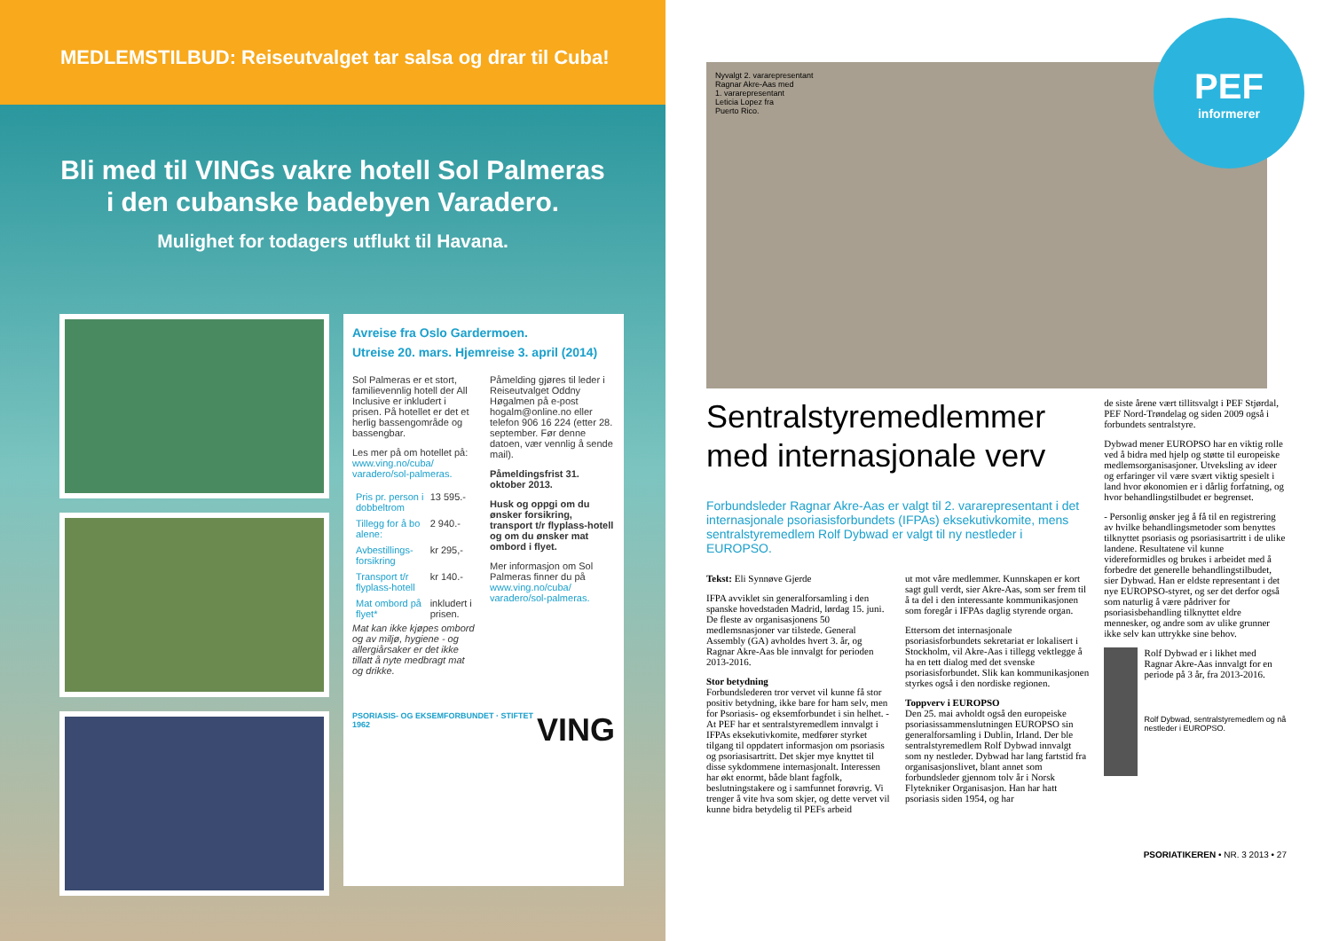MEDLEMSTILBUD: Reiseutvalget tar salsa og drar til Cuba!
Bli med til VINGs vakre hotell Sol Palmeras
i den cubanske badebyen Varadero.
Mulighet for todagers utflukt til Havana.
Avreise fra Oslo Gardermoen.
Utreise 20. mars. Hjemreise 3. april (2014)
Sol Palmeras er et stort, familievennlig hotell der All Inclusive er inkludert i prisen. På hotellet er det et herlig bassengområde og bassengbar.
Les mer på om hotellet på: www.ving.no/cuba/ varadero/sol-palmeras.
| Pris pr. person i dobbeltrom | 13 595.- |
| Tillegg for å bo alene: | 2 940.- |
| Avbestillings-forsikring | kr 295,- |
| Transport t/r flyplass-hotell | kr 140.- |
| Mat ombord på flyet* | inkludert i prisen. |
Mat kan ikke kjøpes ombord og av miljø, hygiene - og allergiårsaker er det ikke tillatt å nyte medbragt mat og drikke.
Påmelding gjøres til leder i Reiseutvalget Oddny Høgalmen på e-post hogalm@online.no eller telefon 906 16 224 (etter 28. september. Før denne datoen, vær vennlig å sende mail).
Påmeldingsfrist 31. oktober 2013.
Husk og oppgi om du ønsker forsikring, transport t/r flyplass-hotell og om du ønsker mat ombord i flyet.
Mer informasjon om Sol Palmeras finner du på www.ving.no/cuba/ varadero/sol-palmeras.
PSORIASIS- OG EKSEMFORBUNDET · STIFTET 1962 VING
PEF
informerer
Nyvalgt 2. vararepresentant
Ragnar Akre-Aas med
1. vararepresentant
Leticia Lopez fra
Puerto Rico.
Sentralstyremedlemmer med internasjonale verv
Forbundsleder Ragnar Akre-Aas er valgt til 2. vararepresentant i det internasjonale psoriasisforbundets (IFPAs) eksekutivkomite, mens sentralstyremedlem Rolf Dybwad er valgt til ny nestleder i EUROPSO.
Tekst: Eli Synnøve Gjerde
IFPA avviklet sin generalforsamling i den spanske hovedstaden Madrid, lørdag 15. juni. De fleste av organisasjonens 50 medlemsnasjoner var tilstede. General Assembly (GA) avholdes hvert 3. år, og Ragnar Akre-Aas ble innvalgt for perioden 2013-2016.
Stor betydning
Forbundslederen tror vervet vil kunne få stor positiv betydning, ikke bare for ham selv, men for Psoriasis- og eksemforbundet i sin helhet. - At PEF har et sentralstyremedlem innvalgt i IFPAs eksekutivkomite, medfører styrket tilgang til oppdatert informasjon om psoriasis og psoriasisartritt. Det skjer mye knyttet til disse sykdommene internasjonalt. Interessen har økt enormt, både blant fagfolk, beslutningstakere og i samfunnet forøvrig. Vi trenger å vite hva som skjer, og dette vervet vil kunne bidra betydelig til PEFs arbeid
ut mot våre medlemmer. Kunnskapen er kort sagt gull verdt, sier Akre-Aas, som ser frem til å ta del i den interessante kommunikasjonen som foregår i IFPAs daglig styrende organ.
Ettersom det internasjonale psoriasisforbundets sekretariat er lokalisert i Stockholm, vil Akre-Aas i tillegg vektlegge å ha en tett dialog med det svenske psoriasisforbundet. Slik kan kommunikasjonen styrkes også i den nordiske regionen.
Toppverv i EUROPSO
Den 25. mai avholdt også den europeiske psoriasissammenslutningen EUROPSO sin generalforsamling i Dublin, Irland. Der ble sentralstyremedlem Rolf Dybwad innvalgt som ny nestleder. Dybwad har lang fartstid fra organisasjonslivet, blant annet som forbundsleder gjennom tolv år i Norsk Flytekniker Organisasjon. Han har hatt psoriasis siden 1954, og har
de siste årene vært tillitsvalgt i PEF Stjørdal, PEF Nord-Trøndelag og siden 2009 også i forbundets sentralstyre.
Dybwad mener EUROPSO har en viktig rolle ved å bidra med hjelp og støtte til europeiske medlemsorganisasjoner. Utveksling av ideer og erfaringer vil være svært viktig spesielt i land hvor økonomien er i dårlig forfatning, og hvor behandlingstilbudet er begrenset.
- Personlig ønsker jeg å få til en registrering av hvilke behandlingsmetoder som benyttes tilknyttet psoriasis og psoriasisartritt i de ulike landene. Resultatene vil kunne videreformidles og brukes i arbeidet med å forbedre det generelle behandlingstilbudet, sier Dybwad. Han er eldste representant i det nye EUROPSO-styret, og ser det derfor også som naturlig å være pådriver for psoriasisbehandling tilknyttet eldre mennesker, og andre som av ulike grunner ikke selv kan uttrykke sine behov.
Rolf Dybwad er i likhet med Ragnar Akre-Aas innvalgt for en periode på 3 år, fra 2013-2016.
Rolf Dybwad, sentralstyremedlem og nå nestleder i EUROPSO.
PSORIATIKEREN • NR. 3 2013 • 27